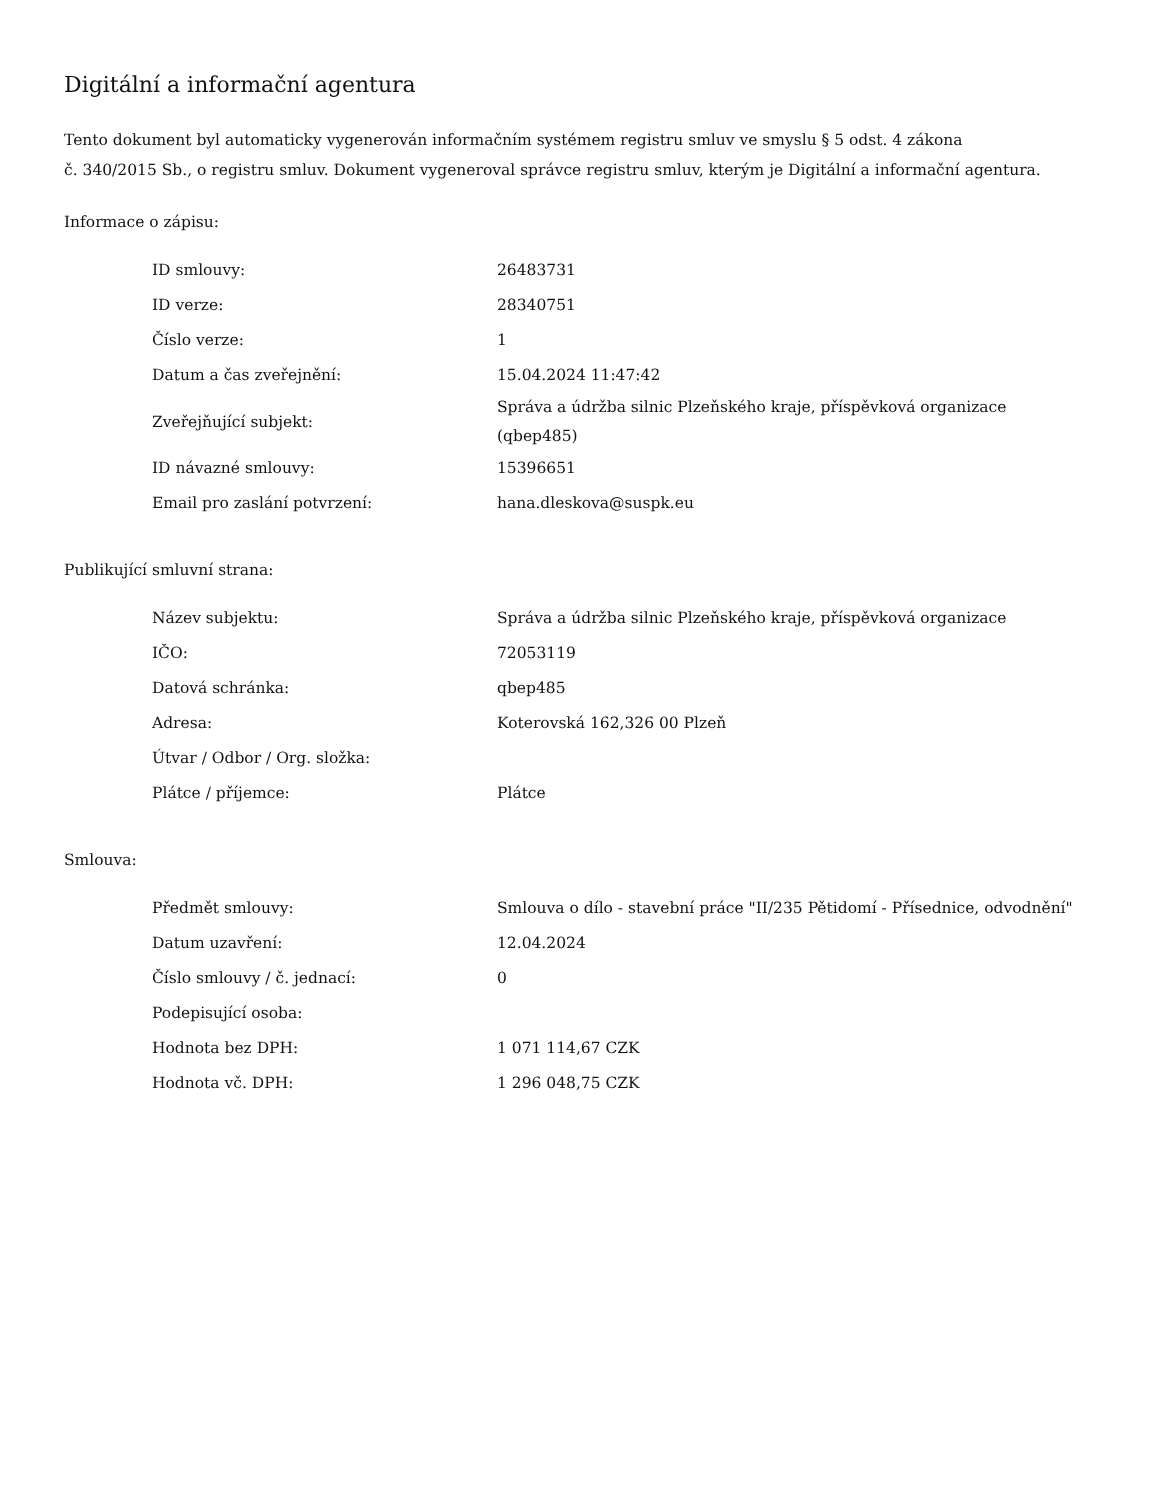Digitální a informační agentura
Tento dokument byl automaticky vygenerován informačním systémem registru smluv ve smyslu § 5 odst. 4 zákona
č. 340/2015 Sb., o registru smluv. Dokument vygeneroval správce registru smluv, kterým je Digitální a informační agentura.
Informace o zápisu:
| ID smlouvy: | 26483731 |
| ID verze: | 28340751 |
| Číslo verze: | 1 |
| Datum a čas zveřejnění: | 15.04.2024 11:47:42 |
| Zveřejňující subjekt: | Správa a údržba silnic Plzeňského kraje, příspěvková organizace (qbep485) |
| ID návazné smlouvy: | 15396651 |
| Email pro zaslání potvrzení: | hana.dleskova@suspk.eu |
Publikující smluvní strana:
| Název subjektu: | Správa a údržba silnic Plzeňského kraje, příspěvková organizace |
| IČO: | 72053119 |
| Datová schránka: | qbep485 |
| Adresa: | Koterovská 162,326 00 Plzeň |
| Útvar / Odbor / Org. složka: | |
| Plátce / příjemce: | Plátce |
Smlouva:
| Předmět smlouvy: | Smlouva o dílo - stavební práce "II/235 Pětidomí - Přísednice, odvodnění" |
| Datum uzavření: | 12.04.2024 |
| Číslo smlouvy / č. jednací: | 0 |
| Podepisující osoba: | |
| Hodnota bez DPH: | 1 071 114,67 CZK |
| Hodnota vč. DPH: | 1 296 048,75 CZK |